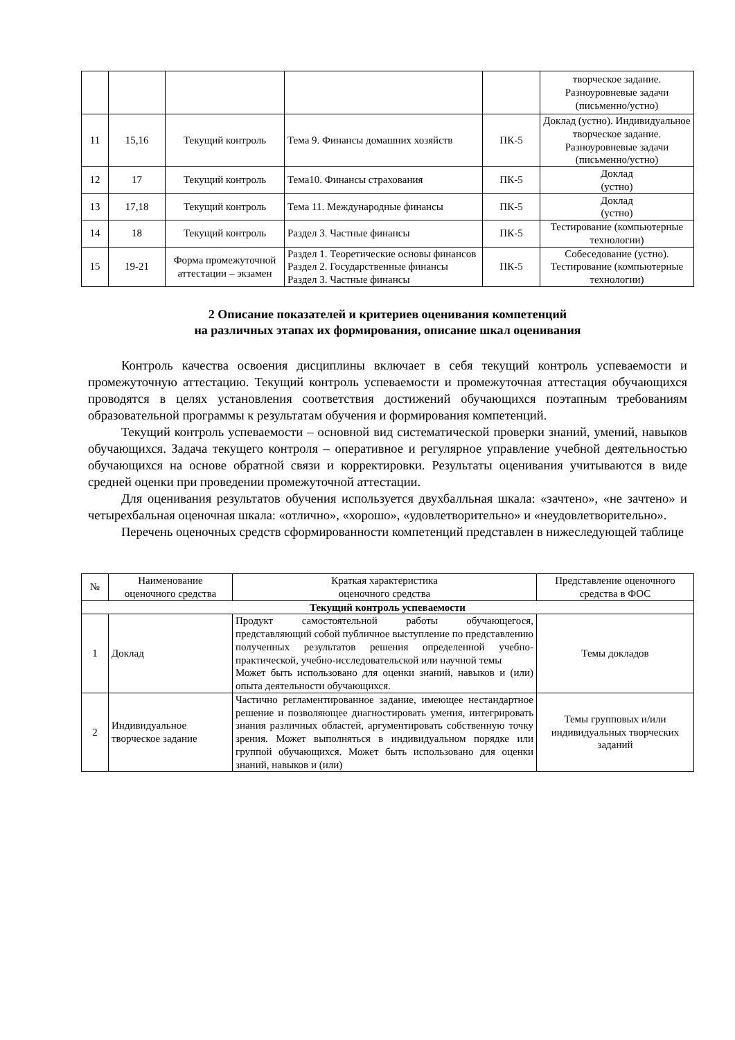| | | | | | творческое задание. Разноуровневые задачи (письменно/устно) |
| 11 | 15,16 | Текущий контроль | Тема 9. Финансы домашних хозяйств | ПК-5 | Доклад (устно). Индивидуальное творческое задание. Разноуровневые задачи (письменно/устно) |
| 12 | 17 | Текущий контроль | Тема10. Финансы страхования | ПК-5 | Доклад (устно) |
| 13 | 17,18 | Текущий контроль | Тема 11. Международные финансы | ПК-5 | Доклад (устно) |
| 14 | 18 | Текущий контроль | Раздел 3. Частные финансы | ПК-5 | Тестирование (компьютерные технологии) |
| 15 | 19-21 | Форма промежуточной аттестации – экзамен | Раздел 1. Теоретические основы финансов Раздел 2. Государственные финансы Раздел 3. Частные финансы | ПК-5 | Собеседование (устно). Тестирование (компьютерные технологии) |
2 Описание показателей и критериев оценивания компетенций
на различных этапах их формирования, описание шкал оценивания
Контроль качества освоения дисциплины включает в себя текущий контроль успеваемости и промежуточную аттестацию. Текущий контроль успеваемости и промежуточная аттестация обучающихся проводятся в целях установления соответствия достижений обучающихся поэтапным требованиям образовательной программы к результатам обучения и формирования компетенций.
Текущий контроль успеваемости – основной вид систематической проверки знаний, умений, навыков обучающихся. Задача текущего контроля – оперативное и регулярное управление учебной деятельностью обучающихся на основе обратной связи и корректировки. Результаты оценивания учитываются в виде средней оценки при проведении промежуточной аттестации.
Для оценивания результатов обучения используется двухбалльная шкала: «зачтено», «не зачтено» и четырехбальная оценочная шкала: «отлично», «хорошо», «удовлетворительно» и «неудовлетворительно».
Перечень оценочных средств сформированности компетенций представлен в нижеследующей таблице
| № | Наименование оценочного средства | Краткая характеристика оценочного средства | Представление оценочного средства в ФОС |
| --- | --- | --- | --- |
| Текущий контроль успеваемости | | | |
| 1 | Доклад | Продукт самостоятельной работы обучающегося, представляющий собой публичное выступление по представлению полученных результатов решения определенной учебно-практической, учебно-исследовательской или научной темы Может быть использовано для оценки знаний, навыков и (или) опыта деятельности обучающихся. | Темы докладов |
| 2 | Индивидуальное творческое задание | Частично регламентированное задание, имеющее нестандартное решение и позволяющее диагностировать умения, интегрировать знания различных областей, аргументировать собственную точку зрения. Может выполняться в индивидуальном порядке или группой обучающихся. Может быть использовано для оценки знаний, навыков и (или) | Темы групповых и/или индивидуальных творческих заданий |